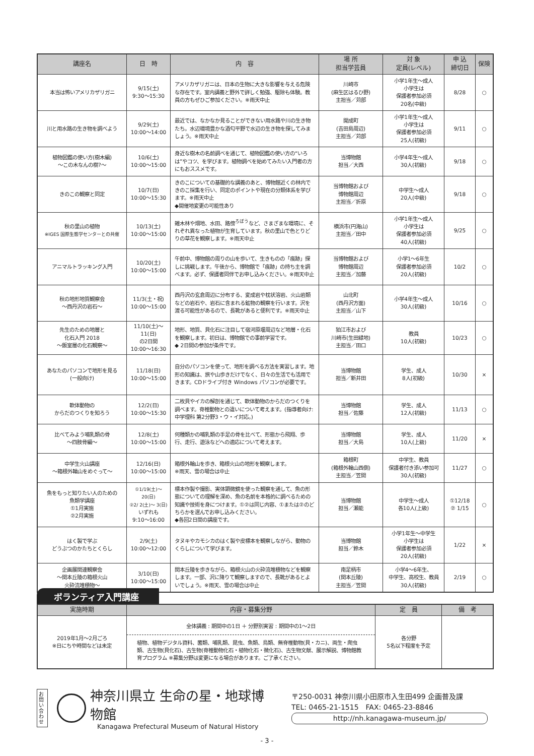| 講座名 | 日 時 | 内 容 | 場 所 担当学芸員 | 対 象 定員(レベル) | 申 込 締切日 | 保険 |
| --- | --- | --- | --- | --- | --- | --- |
| 本当は怖いアメリカザリガニ | 9/15(土) 9:30〜15:30 | アメリカザリガニは、日本の生物に大きな影響を与える危険な存在です。室内講義と野外で詳しく勉強、駆除も体験。教員の方もぜひご参加ください。※雨天中止 | 川崎市 (麻生区はるひ野) 主担当／苅部 | 小学1年生〜成人 小学生は 保護者参加必須 20名(中級) | 8/28 | ○ |
| 川と用水路の生き物を調べよう | 9/29(土) 10:00〜14:00 | 最近では、なかなか見ることができない用水路や川の生き物たち。水辺環境豊かな酒匂平野で水辺の生き物を探してみましょう。※雨天中止 | 開成町 (吉田島周辺) 主担当／苅部 | 小学1年生〜成人 小学生は 保護者参加必須 25人(初級) | 9/11 | ○ |
| 植物図鑑の使い方(樹木編) 〜この木なんの樹?〜 | 10/6(土) 10:00〜15:00 | 身近な樹木の名前調べを通じて、植物図鑑の使い方の“いろは”やコツ、を学びます。植物調べを始めてみたい入門者の方にもおススメです。 | 当博物館 担当／大西 | 小学4年生〜成人 30人(初級) | 9/18 | ○ |
| きのこの観察と同定 | 10/7(日) 10:00〜15:30 | きのこについての基礎的な講義のあと、博物館近くの林内できのこ採集を行い、同定のポイントや現在の分類体系を学びます。※雨天中止 ◆開催地変更の可能性あり | 当博物館および 博物館周辺 主担当／折原 | 中学生〜成人 20人(中級) | 9/18 | ○ |
| 秋の里山の植物 ※IGES 国際生態学センターとの共催 | 10/13(土) 10:00〜15:00 | 雑木林や畑地、水田、路傍<sup>ろぼう</sup>など、さまざまな環境に、それぞれ異なった植物が生育しています。秋の里山で色とりどりの草花を観察します。※雨天中止 | 横浜市(円海山) 主担当／田中 | 小学1年生〜成人 小学生は 保護者参加必須 40人(初級) | 9/25 | ○ |
| アニマルトラッキング入門 | 10/20(土) 10:00〜15:00 | 午前中、博物館の周りの山を歩いて、生きものの「痕跡」探しに挑戦します。午後から、博物館で「痕跡」の持ち主を調べます。必ず、保護者同伴でお申し込みください。※雨天中止 | 当博物館および 博物館周辺 主担当／加藤 | 小学1〜6年生 保護者参加必須 20人(初級) | 10/2 | ○ |
| 秋の地形地質観察会 〜西丹沢の岩石〜 | 11/3(土・祝) 10:00〜15:00 | 西丹沢の玄倉周辺に分布する、変成岩や枕状溶岩、火山岩類などの岩石や、岩石に含まれる鉱物の観察を行います。沢を渡る可能性があるので、長靴があると便利です。※雨天中止 | 山北町 (西丹沢方面) 主担当／山下 | 小学4年生〜成人 30人(初級) | 10/16 | ○ |
| 先生のための地層と 化石入門 2018 〜飯室層の化石観察〜 | 11/10(土)〜11(日) の2日間 10:00〜16:30 | 地形、地質、貝化石に注目して宿河原堰周辺など地層・化石を観察します。初日は、博物館での事前学習です。 ◆ 2日間の参加が条件です。 | 狛江市および 川崎市(生田緑地) 主担当／田口 | 教員 10人(初級) | 10/23 | ○ |
| あなたのパソコンで地形を見る (一般向け) | 11/18(日) 10:00〜15:00 | 自分のパソコンを使って、地形を調べる方法を実習します。地形の知識は、旅や山歩きだけでなく、日々の生活でも活用できます。CDドライブ付き Windows パソコンが必要です。 | 当博物館 担当／新井田 | 学生、成人 8人(初級) | 10/30 | × |
| 軟体動物の からだのつくりを知ろう | 12/2(日) 10:00〜15:30 | 二枚貝やイカの解剖を通じて、軟体動物のからだのつくりを調べます。脊椎動物との違いについて考えます。(指導者向け: 中学理科 第2分野3・ウ・イ対応。) | 当博物館 担当／佐藤 | 学生、成人 12人(初級) | 11/13 | ○ |
| 比べてみよう哺乳類の骨 〜四肢骨編〜 | 12/8(土) 10:00〜15:00 | 何種類かの哺乳類の手足の骨を比べて、形態から飛翔、歩行、走行、遊泳などへの適応について考えます。 | 当博物館 担当／大島 | 学生、成人 10人(上級) | 11/20 | × |
| 中学生火山講座 〜箱根外輪山をめぐって〜 | 12/16(日) 10:00〜15:00 | 箱根外輪山を歩き、箱根火山の地形を観察します。 ※雨天、雪の場合は中止 | 箱根町 (箱根外輪山西側) 主担当／笠間 | 中学生、教員 保護者付き添い参加可 30人(初級) | 11/27 | ○ |
| 魚をもっと知りたい人のための 魚類学講座 ①1月実施 ②2月実施 | ①1/19(土)〜20(日) ②2/ 2(土)〜 3(日) いずれも 9:10〜16:00 | 標本作製や撮影、実体顕微鏡を使った観察を通して、魚の形態についての理解を深め、魚の名前を本格的に調べるための知識や技術を身につけます。①②は同じ内容、①または②のどちらかを選んでお申し込みください。 ◆各回2日間の講座です。 | 当博物館 担当／瀬能 | 中学生〜成人 各10人(上級) | ①12/18 ② 1/15 | ○ |
| はく製で学ぶ どうぶつのかたちとくらし | 2/9(土) 10:00〜12:00 | タヌキやカモシカのはく製や皮標本を観察しながら、動物のくらしについて学びます。 | 当博物館 担当／鈴木 | 小学1年生〜中学生 小学生は 保護者参加必須 20人(初級) | 1/22 | × |
| 企画展関連観察会 〜関本丘陵の箱根火山 火砕流堆積物〜 | 3/10(日) 10:00〜15:00 | 関本丘陵を歩きながら、箱根火山の火砕流堆積物などを観察します。一部、沢に降りて観察しますので、長靴があるとよいでしょう。※雨天、雪の場合は中止 | 南足柄市 (関本丘陵) 主担当／笠間 | 小学4〜6年生、 中学生、高校生、教員 30人(初級) | 2/19 | ○ |
ボランティア入門講座
| 実施時期 | 内容・募集分野 | 定 員 | 備 考 |
| --- | --- | --- | --- |
| 2019年1月〜2月ごろ ※日にちや時間などは未定 | 全体講義 : 期間中の1日 ＋ 分野別実習 : 期間中の1〜2日 植物、植物デジタル資料、菌類、哺乳類、昆虫、魚類、鳥類、無脊椎動物(貝・カニ)、両生・爬虫類、古生物(貝化石)、古生物(脊椎動物化石・植物化石・微化石)、古生物文献、展示解説、博物館教育プログラム ※募集分野は変更になる場合があります。ご了承ください。 | 各分野 5名以下程度を予定 | |
お問い合わせ
神奈川県立 生命の星・地球博物館
Kanagawa Prefectural Museum of Natural History
〒250-0031 神奈川県小田原市入生田499 企画普及課
TEL: 0465-21-1515　FAX: 0465-23-8846
http://nh.kanagawa-museum.jp/
- 3 -